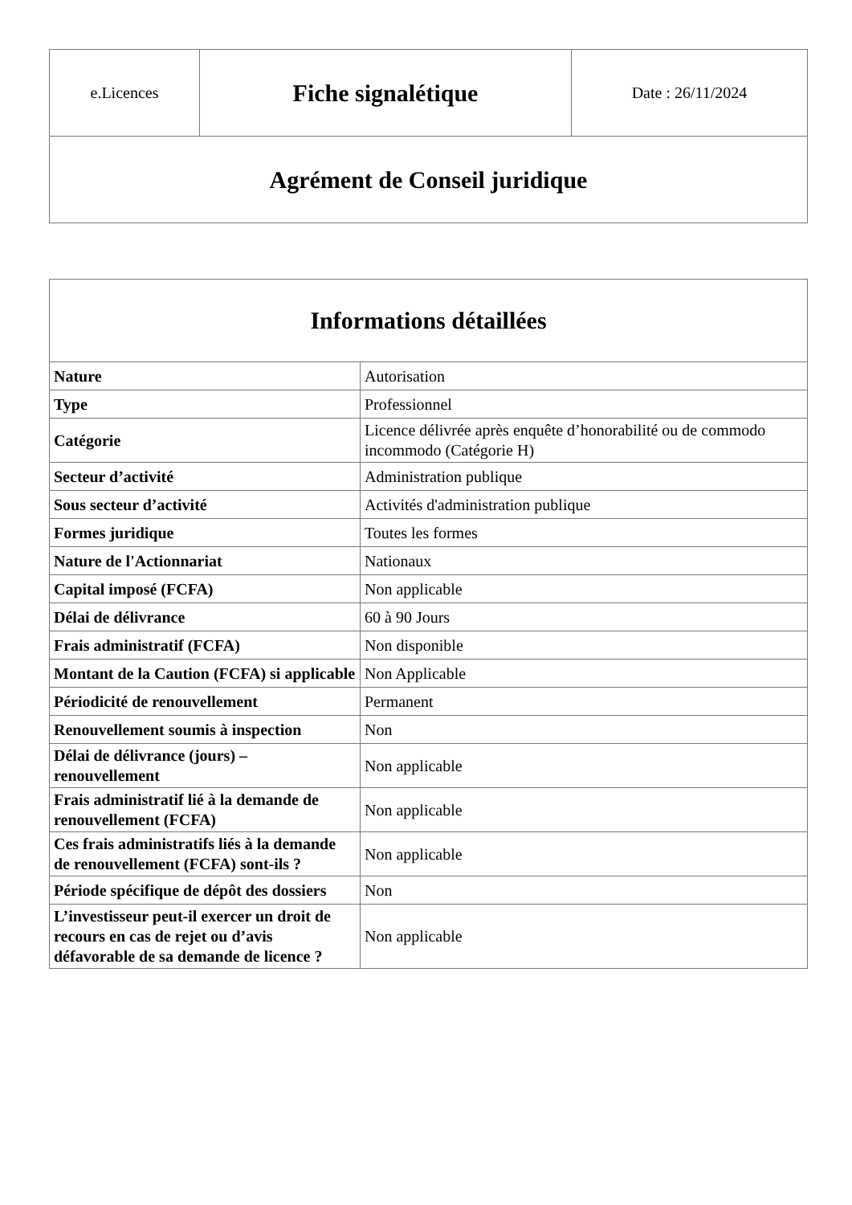| e.Licences | Fiche signalétique | Date : 26/11/2024 |
| Agrément de Conseil juridique |
| Informations détaillées | |
| --- | --- |
| Nature | Autorisation |
| Type | Professionnel |
| Catégorie | Licence délivrée après enquête d’honorabilité ou de commodo incommodo (Catégorie H) |
| Secteur d’activité | Administration publique |
| Sous secteur d’activité | Activités d'administration publique |
| Formes juridique | Toutes les formes |
| Nature de l'Actionnariat | Nationaux |
| Capital imposé (FCFA) | Non applicable |
| Délai de délivrance | 60 à 90 Jours |
| Frais administratif (FCFA) | Non disponible |
| Montant de la Caution (FCFA) si applicable | Non Applicable |
| Périodicité de renouvellement | Permanent |
| Renouvellement soumis à inspection | Non |
| Délai de délivrance (jours) – renouvellement | Non applicable |
| Frais administratif lié à la demande de renouvellement (FCFA) | Non applicable |
| Ces frais administratifs liés à la demande de renouvellement (FCFA) sont-ils ? | Non applicable |
| Période spécifique de dépôt des dossiers | Non |
| L’investisseur peut-il exercer un droit de recours en cas de rejet ou d’avis défavorable de sa demande de licence ? | Non applicable |